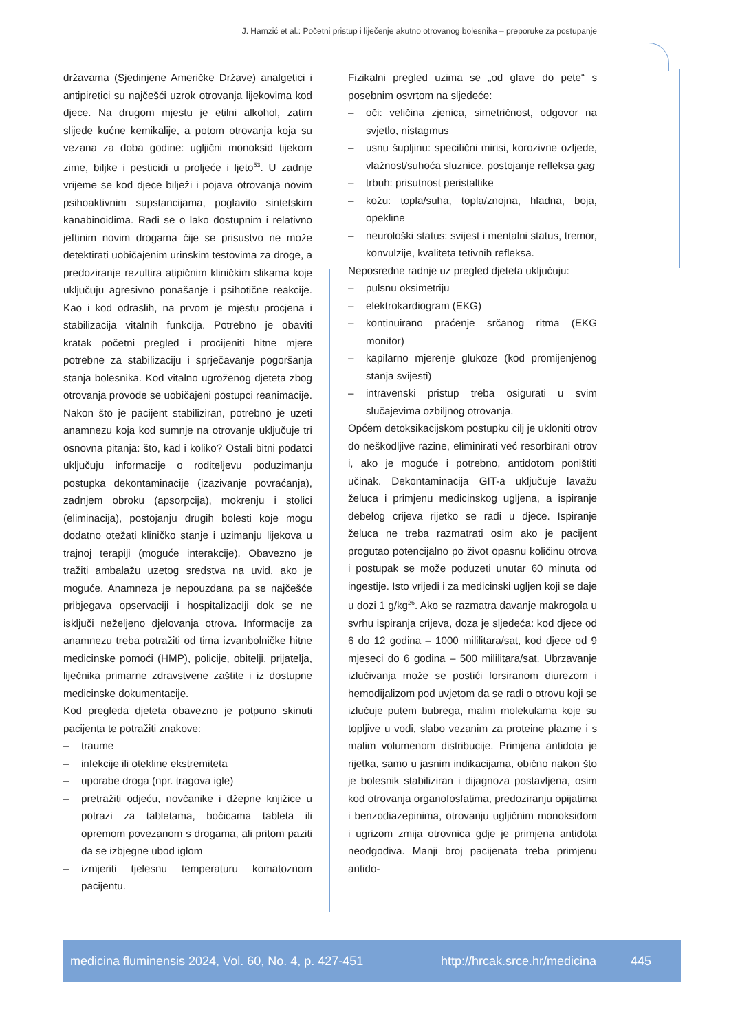J. Hamzić et al.: Početni pristup i liječenje akutno otrovanog bolesnika – preporuke za postupanje
državama (Sjedinjene Američke Države) analgetici i antipiretici su najčešći uzrok otrovanja lijekovima kod djece. Na drugom mjestu je etilni alkohol, zatim slijede kućne kemikalije, a potom otrovanja koja su vezana za doba godine: ugljični monoksid tijekom zime, biljke i pesticidi u proljeće i ljeto<sup>53</sup>. U zadnje vrijeme se kod djece bilježi i pojava otrovanja novim psihoaktivnim supstancijama, poglavito sintetskim kanabinoidima. Radi se o lako dostupnim i relativno jeftinim novim drogama čije se prisustvo ne može detektirati uobičajenim urinskim testovima za droge, a predoziranje rezultira atipičnim kliničkim slikama koje uključuju agresivno ponašanje i psihotične reakcije. Kao i kod odraslih, na prvom je mjestu procjena i stabilizacija vitalnih funkcija. Potrebno je obaviti kratak početni pregled i procijeniti hitne mjere potrebne za stabilizaciju i sprječavanje pogoršanja stanja bolesnika. Kod vitalno ugroženog djeteta zbog otrovanja provode se uobičajeni postupci reanimacije. Nakon što je pacijent stabiliziran, potrebno je uzeti anamnezu koja kod sumnje na otrovanje uključuje tri osnovna pitanja: što, kad i koliko? Ostali bitni podatci uključuju informacije o roditeljevu poduzimanju postupka dekontaminacije (izazivanje povraćanja), zadnjem obroku (apsorpcija), mokrenju i stolici (eliminacija), postojanju drugih bolesti koje mogu dodatno otežati kliničko stanje i uzimanju lijekova u trajnoj terapiji (moguće interakcije). Obavezno je tražiti ambalažu uzetog sredstva na uvid, ako je moguće. Anamneza je nepouzdana pa se najčešće pribjegava opservaciji i hospitalizaciji dok se ne isključi neželjeno djelovanja otrova. Informacije za anamnezu treba potražiti od tima izvanbolničke hitne medicinske pomoći (HMP), policije, obitelji, prijatelja, liječnika primarne zdravstvene zaštite i iz dostupne medicinske dokumentacije.
Kod pregleda djeteta obavezno je potpuno skinuti pacijenta te potražiti znakove:
– traume
– infekcije ili otekline ekstremiteta
– uporabe droga (npr. tragova igle)
– pretražiti odjeću, novčanike i džepne knjižice u potrazi za tabletama, bočicama tableta ili opremom povezanom s drogama, ali pritom paziti da se izbjegne ubod iglom
– izmjeriti tjelesnu temperaturu komatoznom pacijentu.
Fizikalni pregled uzima se „od glave do pete“ s posebnim osvrtom na sljedeće:
– oči: veličina zjenica, simetričnost, odgovor na svjetlo, nistagmus
– usnu šupljinu: specifični mirisi, korozivne ozljede, vlažnost/suhoća sluznice, postojanje refleksa gag
– trbuh: prisutnost peristaltike
– kožu: topla/suha, topla/znojna, hladna, boja, opekline
– neurološki status: svijest i mentalni status, tremor, konvulzije, kvaliteta tetivnih refleksa.
Neposredne radnje uz pregled djeteta uključuju:
– pulsnu oksimetriju
– elektrokardiogram (EKG)
– kontinuirano praćenje srčanog ritma (EKG monitor)
– kapilarno mjerenje glukoze (kod promijenjenog stanja svijesti)
– intravenski pristup treba osigurati u svim slučajevima ozbiljnog otrovanja.
Općem detoksikacijskom postupku cilj je ukloniti otrov do neškodljive razine, eliminirati već resorbirani otrov i, ako je moguće i potrebno, antidotom poništiti učinak. Dekontaminacija GIT-a uključuje lavažu želuca i primjenu medicinskog ugljena, a ispiranje debelog crijeva rijetko se radi u djece. Ispiranje želuca ne treba razmatrati osim ako je pacijent progutao potencijalno po život opasnu količinu otrova i postupak se može poduzeti unutar 60 minuta od ingestije. Isto vrijedi i za medicinski ugljen koji se daje u dozi 1 g/kg<sup>26</sup>. Ako se razmatra davanje makrogola u svrhu ispiranja crijeva, doza je sljedeća: kod djece od 6 do 12 godina – 1000 mililitara/sat, kod djece od 9 mjeseci do 6 godina – 500 mililitara/sat. Ubrzavanje izlučivanja može se postići forsiranom diurezom i hemodijalizom pod uvjetom da se radi o otrovu koji se izlučuje putem bubrega, malim molekulama koje su topljive u vodi, slabo vezanim za proteine plazme i s malim volumenom distribucije. Primjena antidota je rijetka, samo u jasnim indikacijama, obično nakon što je bolesnik stabiliziran i dijagnoza postavljena, osim kod otrovanja organofosfatima, predoziranju opijatima i benzodiazepinima, otrovanju ugljičnim monoksidom i ugrizom zmija otrovnica gdje je primjena antidota neodgodiva. Manji broj pacijenata treba primjenu antido-
medicina fluminensis 2024, Vol. 60, No. 4, p. 427-451 http://hrcak.srce.hr/medicina 445